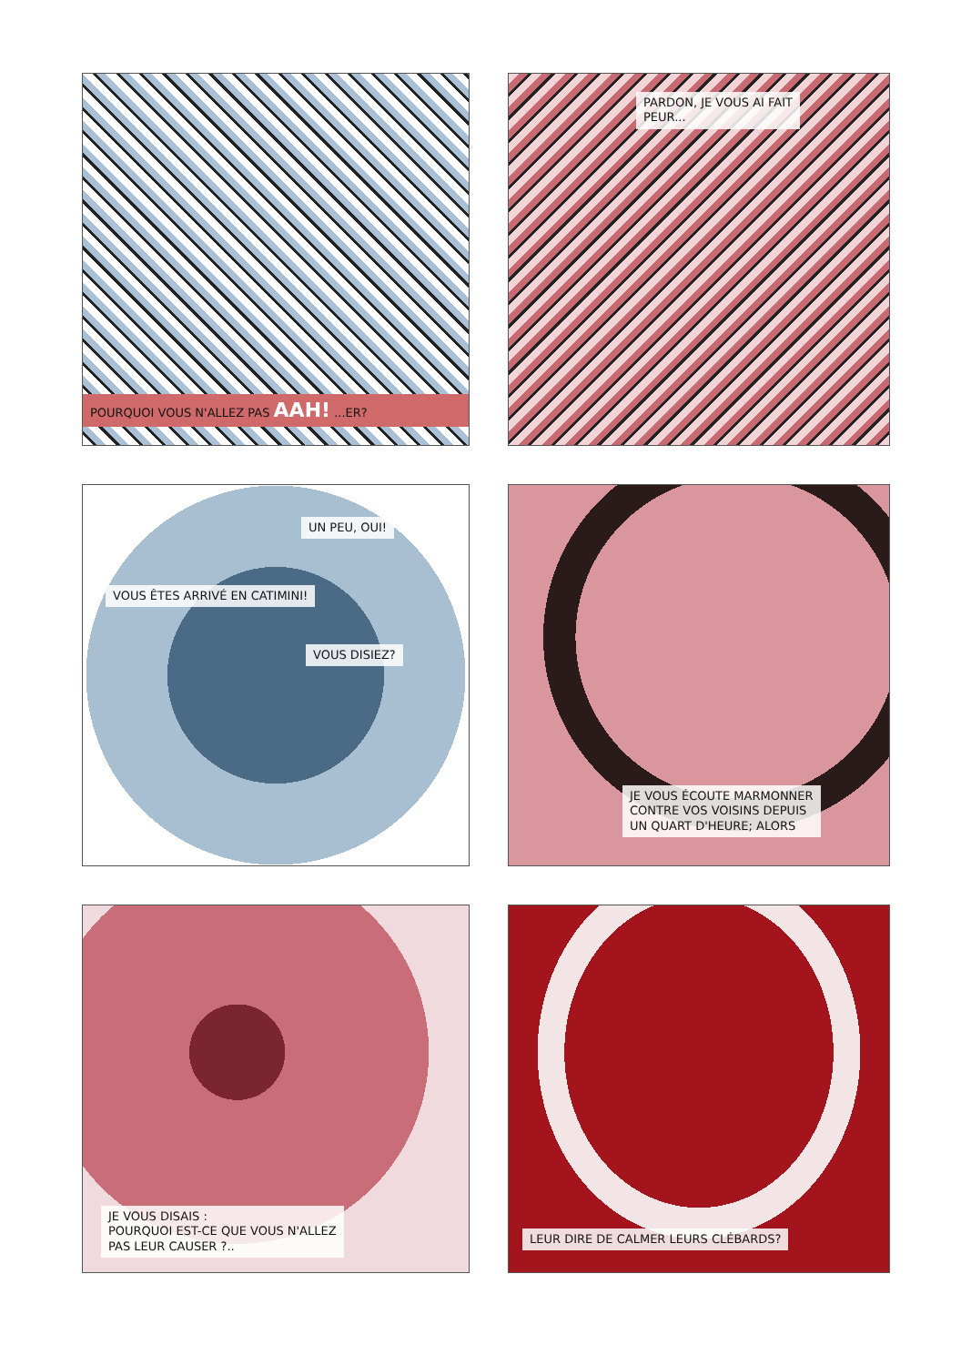POURQUOI VOUS N'ALLEZ PAS AAH! ...ER?
PARDON, JE VOUS AI FAIT
PEUR...
UN PEU, OUI!
VOUS ÊTES ARRIVÉ EN CATIMINI!
VOUS DISIEZ?
JE VOUS ÉCOUTE MARMONNER
CONTRE VOS VOISINS DEPUIS
UN QUART D'HEURE; ALORS
JE VOUS DISAIS :
POURQUOI EST-CE QUE VOUS N'ALLEZ
PAS LEUR CAUSER ?..
LEUR DIRE DE CALMER LEURS CLÉBARDS?